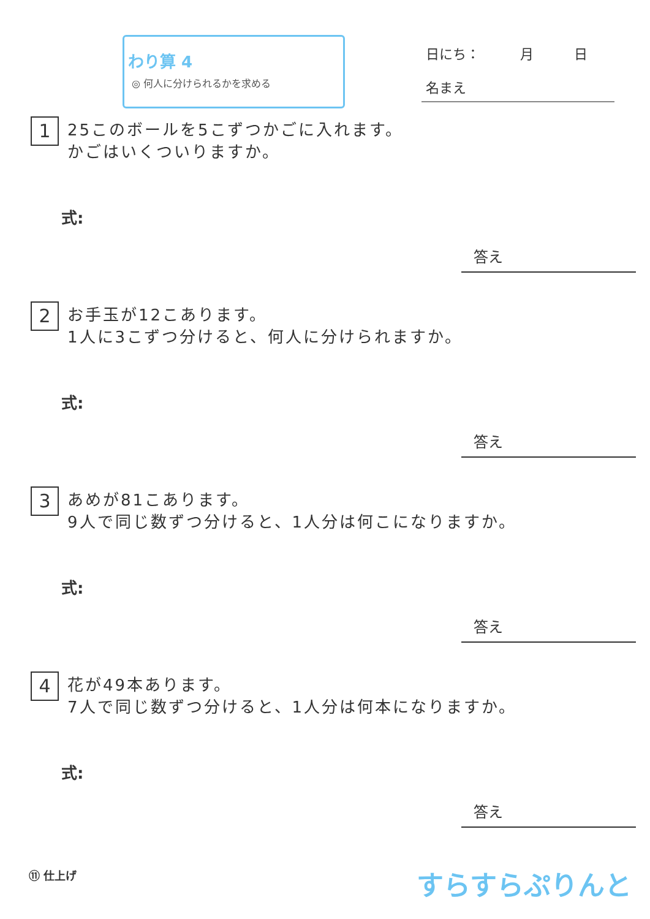わり算 4
◎ 何人に分けられるかを求める
日にち：　　　月　　　日
名まえ
1
25このボールを5こずつかごに入れます。
かごはいくついりますか。
式:
答え
2
お手玉が12こあります。
1人に3こずつ分けると、何人に分けられますか。
式:
答え
3
あめが81こあります。
9人で同じ数ずつ分けると、1人分は何こになりますか。
式:
答え
4
花が49本あります。
7人で同じ数ずつ分けると、1人分は何本になりますか。
式:
答え
⑪ 仕上げ すらすらぷりんと